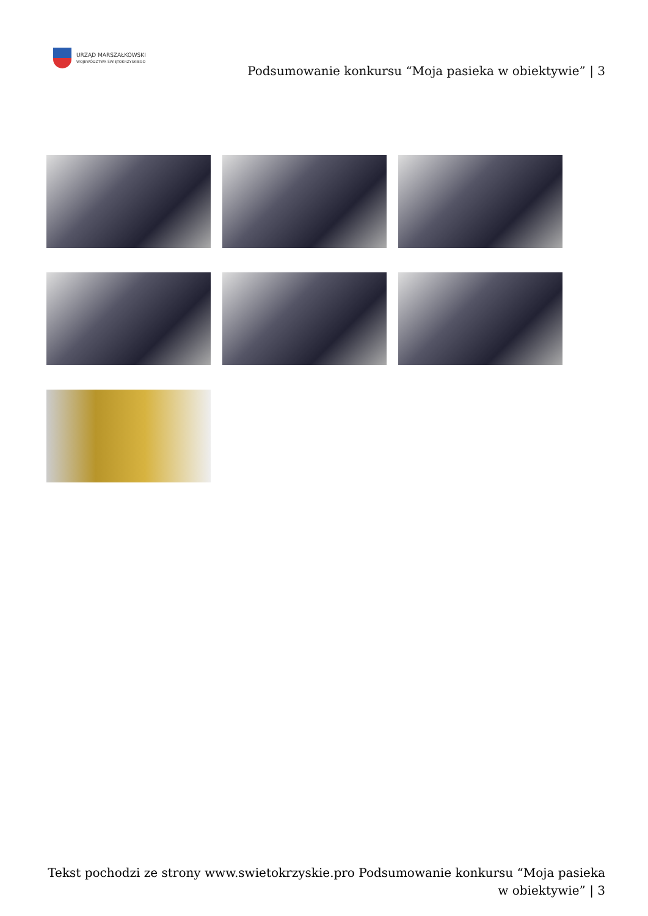URZĄD MARSZAŁKOWSKI
WOJEWÓDZTWA ŚWIĘTOKRZYSKIEGO
Podsumowanie konkursu “Moja pasieka w obiektywie” | 3
Tekst pochodzi ze strony www.swietokrzyskie.pro Podsumowanie konkursu “Moja pasieka w obiektywie” | 3